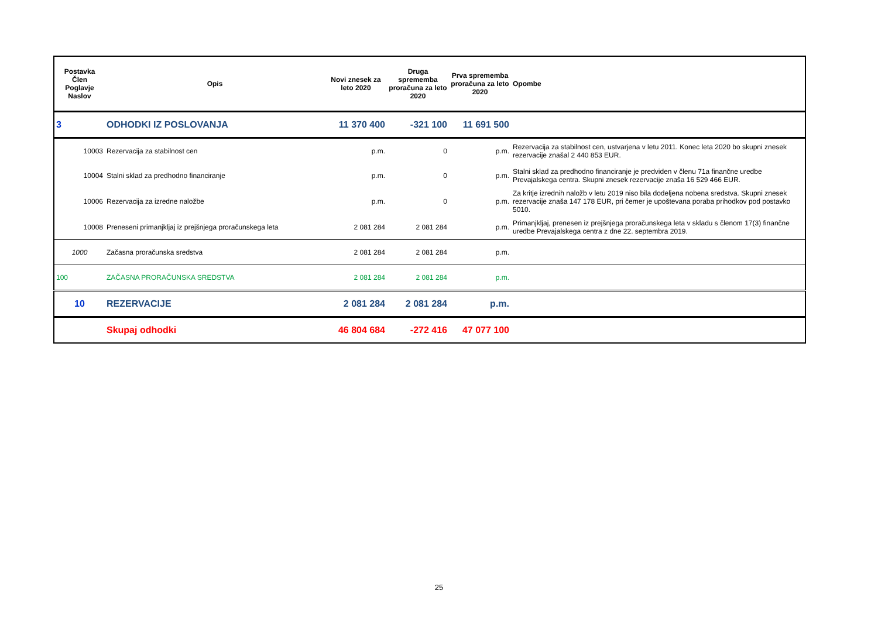| Postavka Člen Poglavje Naslov | Opis | Novi znesek za leto 2020 | Druga sprememba proračuna za leto 2020 | Prva sprememba proračuna za leto 2020 | Opombe |
| --- | --- | --- | --- | --- | --- |
| 3 | ODHODKI IZ POSLOVANJA | 11 370 400 | -321 100 | 11 691 500 | |
| 10003 | Rezervacija za stabilnost cen | p.m. | 0 | p.m. | Rezervacija za stabilnost cen, ustvarjena v letu 2011. Konec leta 2020 bo skupni znesek rezervacije znašal 2 440 853 EUR. |
| 10004 | Stalni sklad za predhodno financiranje | p.m. | 0 | p.m. | Stalni sklad za predhodno financiranje je predviden v členu 71a finančne uredbe Prevajalskega centra. Skupni znesek rezervacije znaša 16 529 466 EUR. |
| 10006 | Rezervacija za izredne naložbe | p.m. | 0 | p.m. | Za kritje izrednih naložb v letu 2019 niso bila dodeljena nobena sredstva. Skupni znesek rezervacije znaša 147 178 EUR, pri čemer je upoštevana poraba prihodkov pod postavko 5010. |
| 10008 | Preneseni primanjkljaj iz prejšnjega proračunskega leta | 2 081 284 | 2 081 284 | p.m. | Primanjkljaj, prenesen iz prejšnjega proračunskega leta v skladu s členom 17(3) finančne uredbe Prevajalskega centra z dne 22. septembra 2019. |
| 1000 | Začasna proračunska sredstva | 2 081 284 | 2 081 284 | p.m. | |
| 100 | ZAČASNA PRORAČUNSKA SREDSTVA | 2 081 284 | 2 081 284 | p.m. | |
| 10 | REZERVACIJE | 2 081 284 | 2 081 284 | p.m. | |
| | Skupaj odhodki | 46 804 684 | -272 416 | 47 077 100 | |
25